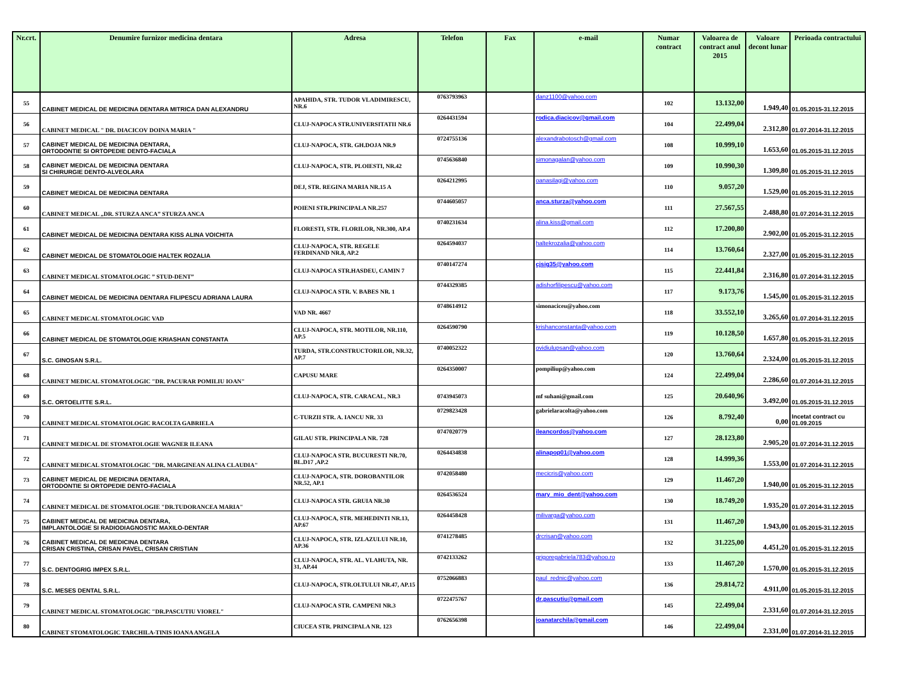| Nr.crt. | Denumire furnizor medicina dentara | Adresa | Telefon | Fax | e-mail | Numar contract | Valoarea de contract anul 2015 | Valoare decont lunar | Perioada contractului |
| --- | --- | --- | --- | --- | --- | --- | --- | --- | --- |
| 55 | CABINET MEDICAL DE MEDICINA DENTARA MITRICA DAN ALEXANDRU | APAHIDA, STR. TUDOR VLADIMIRESCU, NR.6 | 0763793963 | | danz1100@yahoo.com | 102 | 13.132,00 | 1.949,40 | 01.05.2015-31.12.2015 |
| 56 | CABINET MEDICAL " DR. DIACICOV DOINA MARIA " | CLUJ-NAPOCA STR.UNIVERSITATII NR.6 | 0264431594 | | rodica.diacicov@gmail.com | 104 | 22.499,04 | 2.312,80 | 01.07.2014-31.12.2015 |
| 57 | CABINET MEDICAL DE MEDICINA DENTARA, ORTODONTIE SI ORTOPEDIE DENTO-FACIALA | CLUJ-NAPOCA, STR. GH.DOJA NR.9 | 0724755136 | | alexandrabotosch@gmail.com | 108 | 10.999,10 | 1.653,60 | 01.05.2015-31.12.2015 |
| 58 | CABINET MEDICAL DE MEDICINA DENTARA SI CHIRURGIE DENTO-ALVEOLARA | CLUJ-NAPOCA, STR. PLOIESTI, NR.42 | 0745636840 | | simonagalan@yahoo.com | 109 | 10.990,30 | 1.309,80 | 01.05.2015-31.12.2015 |
| 59 | CABINET MEDICAL DE MEDICINA DENTARA | DEJ, STR. REGINA MARIA NR.15 A | 0264212995 | | oanasilagi@yahoo.com | 110 | 9.057,20 | 1.529,00 | 01.05.2015-31.12.2015 |
| 60 | CABINET MEDICAL „DR. STURZA ANCA” STURZA ANCA | POIENI STR.PRINCIPALA NR.257 | 0744605057 | | anca.sturza@yahoo.com | 111 | 27.567,55 | 2.488,80 | 01.07.2014-31.12.2015 |
| 61 | CABINET MEDICAL DE MEDICINA DENTARA KISS ALINA VOICHITA | FLORESTI, STR. FLORILOR, NR.300, AP.4 | 0740231634 | | alina.kiss@gmail.com | 112 | 17.200,80 | 2.902,00 | 01.05.2015-31.12.2015 |
| 62 | CABINET MEDICAL DE STOMATOLOGIE HALTEK ROZALIA | CLUJ-NAPOCA, STR. REGELE FERDINAND NR.8, AP.2 | 0264594037 | | haltekrozalia@yahoo.com | 114 | 13.760,64 | 2.327,00 | 01.05.2015-31.12.2015 |
| 63 | CABINET MEDICAL STOMATOLOGIC ” STUD-DENT” | CLUJ-NAPOCA STR.HASDEU, CAMIN 7 | 0740147274 | | cjsig35@yahoo.com | 115 | 22.441,84 | 2.316,80 | 01.07.2014-31.12.2015 |
| 64 | CABINET MEDICAL DE MEDICINA DENTARA FILIPESCU ADRIANA LAURA | CLUJ-NAPOCA STR. V. BABES NR. 1 | 0744329385 | | adishorfilipescu@yahoo.com | 117 | 9.173,76 | 1.545,00 | 01.05.2015-31.12.2015 |
| 65 | CABINET MEDICAL STOMATOLOGIC VAD | VAD NR. 4667 | 0748614912 | | simonaciceu@yahoo.com | 118 | 33.552,10 | 3.265,60 | 01.07.2014-31.12.2015 |
| 66 | CABINET MEDICAL DE STOMATOLOGIE KRIASHAN CONSTANTA | CLUJ-NAPOCA, STR. MOTILOR, NR.110, AP.5 | 0264590790 | | krishanconstanta@yahoo.com | 119 | 10.128,50 | 1.657,80 | 01.05.2015-31.12.2015 |
| 67 | S.C. GINOSAN S.R.L. | TURDA, STR.CONSTRUCTORILOR, NR.32, AP.7 | 0740052322 | | ovidiulupsan@yahoo.com | 120 | 13.760,64 | 2.324,00 | 01.05.2015-31.12.2015 |
| 68 | CABINET MEDICAL STOMATOLOGIC "DR. PACURAR POMILIU IOAN" | CAPUSU MARE | 0264350007 | | pompiliup@yahoo.com | 124 | 22.499,04 | 2.286,60 | 01.07.2014-31.12.2015 |
| 69 | S.C. ORTOELITTE S.R.L. | CLUJ-NAPOCA, STR. CARACAL, NR.3 | 0743945073 | | mf suhani@gmail.com | 125 | 20.640,96 | 3.492,00 | 01.05.2015-31.12.2015 |
| 70 | CABINET MEDICAL STOMATOLOGIC RACOLTA GABRIELA | C-TURZII STR. A. IANCU NR. 33 | 0729823428 | | gabrielaracolta@yahoo.com | 126 | 8.792,40 | 0,00 | Incetat contract cu 01.09.2015 |
| 71 | CABINET MEDICAL DE STOMATOLOGIE WAGNER ILEANA | GILAU STR. PRINCIPALA NR. 728 | 0747020779 | | ileancordos@yahoo.com | 127 | 28.123,80 | 2.905,20 | 01.07.2014-31.12.2015 |
| 72 | CABINET MEDICAL STOMATOLOGIC "DR. MARGINEAN ALINA CLAUDIA" | CLUJ-NAPOCA STR. BUCURESTI NR.70, BL.D17 ,AP.2 | 0264434838 | | alinapop01@yahoo.com | 128 | 14.999,36 | 1.553,00 | 01.07.2014-31.12.2015 |
| 73 | CABINET MEDICAL DE MEDICINA DENTARA, ORTODONTIE SI ORTOPEDIE DENTO-FACIALA | CLUJ-NAPOCA, STR. DOROBANTILOR NR.52, AP.1 | 0742058480 | | mecicris@yahoo.com | 129 | 11.467,20 | 1.940,00 | 01.05.2015-31.12.2015 |
| 74 | CABINET MEDICAL DE STOMATOLOGIE "DR.TUDORANCEA MARIA" | CLUJ-NAPOCA STR. GRUIA NR.30 | 0264536524 | | mary_mio_dent@yahoo.com | 130 | 18.749,20 | 1.935,20 | 01.07.2014-31.12.2015 |
| 75 | CABINET MEDICAL DE MEDICINA DENTARA, IMPLANTOLOGIE SI RADIODIAGNOSTIC MAXILO-DENTAR | CLUJ-NAPOCA, STR. MEHEDINTI NR.13, AP.67 | 0264458428 | | milivarga@yahoo.com | 131 | 11.467,20 | 1.943,00 | 01.05.2015-31.12.2015 |
| 76 | CABINET MEDICAL DE MEDICINA DENTARA CRISAN CRISTINA, CRISAN PAVEL, CRISAN CRISTIAN | CLUJ-NAPOCA, STR. IZLAZULUI NR.10, AP.36 | 0741278485 | | drcrisan@yahoo.com | 132 | 31.225,00 | 4.451,20 | 01.05.2015-31.12.2015 |
| 77 | S.C. DENTOGRIG IMPEX S.R.L. | CLUJ-NAPOCA, STR. AL. VLAHUTA, NR. 31, AP.44 | 0742133262 | | grigoregabriela783@yahoo.ro | 133 | 11.467,20 | 1.570,00 | 01.05.2015-31.12.2015 |
| 78 | S.C. MESES DENTAL S.R.L. | CLUJ-NAPOCA, STR.OLTULUI NR.47, AP.15 | 0752066883 | | paul_rednic@yahoo.com | 136 | 29.814,72 | 4.911,00 | 01.05.2015-31.12.2015 |
| 79 | CABINET MEDICAL STOMATOLOGIC "DR.PASCUTIU VIOREL" | CLUJ-NAPOCA STR. CAMPENI NR.3 | 0722475767 | | dr.pascutiu@gmail.com | 145 | 22.499,04 | 2.331,60 | 01.07.2014-31.12.2015 |
| 80 | CABINET STOMATOLOGIC TARCHILA-TINIS IOANA ANGELA | CIUCEA STR. PRINCIPALA NR. 123 | 0762656398 | | ioanatarchila@gmail.com | 146 | 22.499,04 | 2.331,00 | 01.07.2014-31.12.2015 |